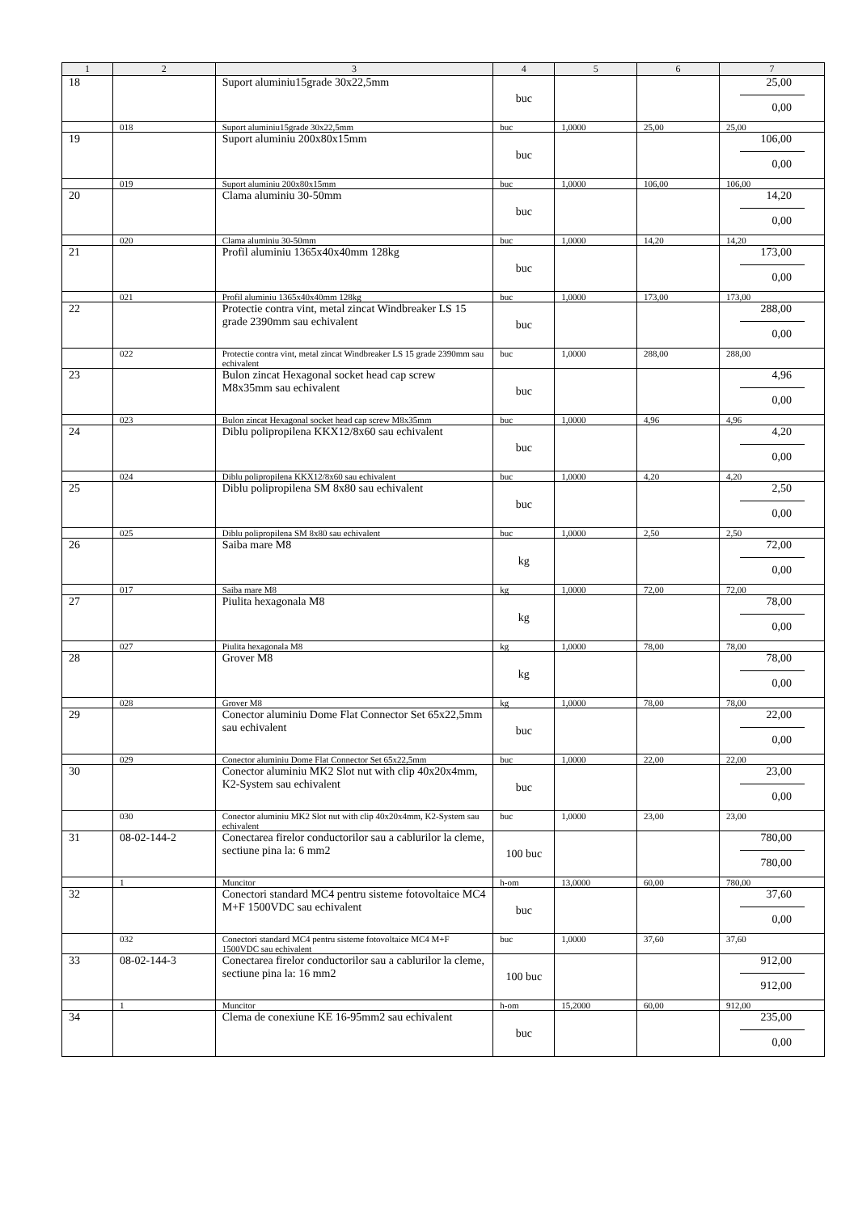| 1 | 2 | 3 | 4 | 5 | 6 | 7 |
| --- | --- | --- | --- | --- | --- | --- |
| 18 | | Suport aluminiu15grade 30x22,5mm | buc | | | 25,00 0,00 |
| | 018 | Suport aluminiu15grade 30x22,5mm | buc | 1,0000 | 25,00 | 25,00 |
| 19 | | Suport aluminiu 200x80x15mm | buc | | | 106,00 0,00 |
| | 019 | Suport aluminiu 200x80x15mm | buc | 1,0000 | 106,00 | 106,00 |
| 20 | | Clama aluminiu 30-50mm | buc | | | 14,20 0,00 |
| | 020 | Clama aluminiu 30-50mm | buc | 1,0000 | 14,20 | 14,20 |
| 21 | | Profil aluminiu 1365x40x40mm 128kg | buc | | | 173,00 0,00 |
| | 021 | Profil aluminiu 1365x40x40mm 128kg | buc | 1,0000 | 173,00 | 173,00 |
| 22 | | Protectie contra vint, metal zincat Windbreaker LS 15 grade 2390mm sau echivalent | buc | | | 288,00 0,00 |
| | 022 | Protectie contra vint, metal zincat Windbreaker LS 15 grade 2390mm sau echivalent | buc | 1,0000 | 288,00 | 288,00 |
| 23 | | Bulon zincat Hexagonal socket head cap screw M8x35mm sau echivalent | buc | | | 4,96 0,00 |
| | 023 | Bulon zincat Hexagonal socket head cap screw M8x35mm | buc | 1,0000 | 4,96 | 4,96 |
| 24 | | Diblu polipropilena KKX12/8x60 sau echivalent | buc | | | 4,20 0,00 |
| | 024 | Diblu polipropilena KKX12/8x60 sau echivalent | buc | 1,0000 | 4,20 | 4,20 |
| 25 | | Diblu polipropilena SM 8x80 sau echivalent | buc | | | 2,50 0,00 |
| | 025 | Diblu polipropilena SM 8x80 sau echivalent | buc | 1,0000 | 2,50 | 2,50 |
| 26 | | Saiba mare M8 | kg | | | 72,00 0,00 |
| | 017 | Saiba mare M8 | kg | 1,0000 | 72,00 | 72,00 |
| 27 | | Piulita hexagonala M8 | kg | | | 78,00 0,00 |
| | 027 | Piulita hexagonala M8 | kg | 1,0000 | 78,00 | 78,00 |
| 28 | | Grover M8 | kg | | | 78,00 0,00 |
| | 028 | Grover M8 | kg | 1,0000 | 78,00 | 78,00 |
| 29 | | Conector aluminiu Dome Flat Connector Set 65x22,5mm sau echivalent | buc | | | 22,00 0,00 |
| | 029 | Conector aluminiu Dome Flat Connector Set 65x22,5mm | buc | 1,0000 | 22,00 | 22,00 |
| 30 | | Conector aluminiu MK2 Slot nut with clip 40x20x4mm, K2-System sau echivalent | buc | | | 23,00 0,00 |
| | 030 | Conector aluminiu MK2 Slot nut with clip 40x20x4mm, K2-System sau echivalent | buc | 1,0000 | 23,00 | 23,00 |
| 31 | 08-02-144-2 | Conectarea firelor conductorilor sau a cablurilor la cleme, sectiune pina la: 6 mm2 | 100 buc | | | 780,00 780,00 |
| | 1 | Muncitor | h-om | 13,0000 | 60,00 | 780,00 |
| 32 | | Conectori standard MC4 pentru sisteme fotovoltaice MC4 M+F 1500VDC sau echivalent | buc | | | 37,60 0,00 |
| | 032 | Conectori standard MC4 pentru sisteme fotovoltaice MC4 M+F 1500VDC sau echivalent | buc | 1,0000 | 37,60 | 37,60 |
| 33 | 08-02-144-3 | Conectarea firelor conductorilor sau a cablurilor la cleme, sectiune pina la: 16 mm2 | 100 buc | | | 912,00 912,00 |
| | 1 | Muncitor | h-om | 15,2000 | 60,00 | 912,00 |
| 34 | | Clema de conexiune KE 16-95mm2 sau echivalent | buc | | | 235,00 0,00 |